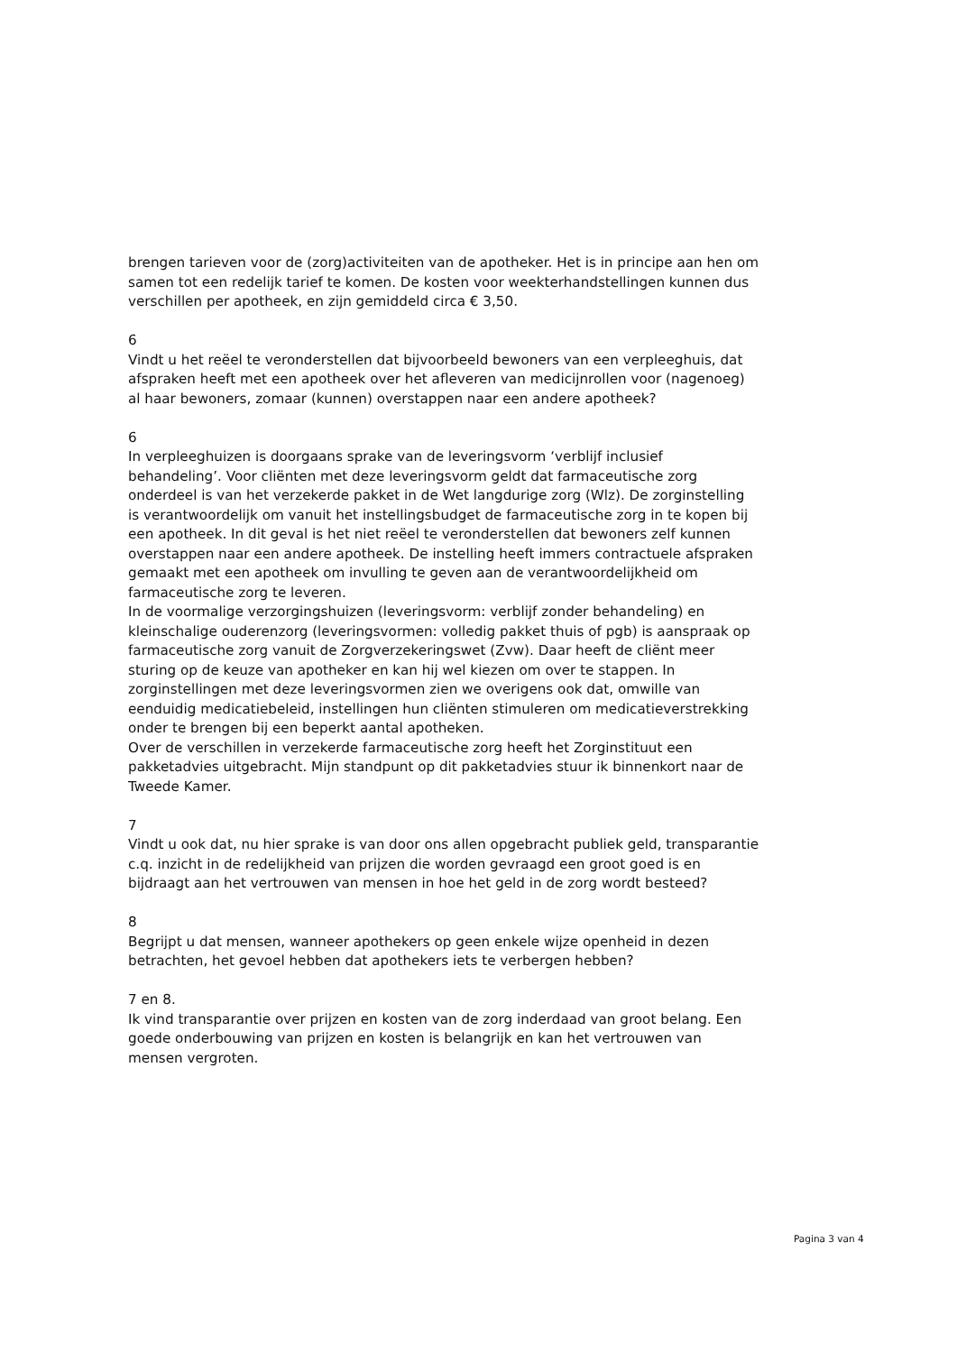brengen tarieven voor de (zorg)activiteiten van de apotheker. Het is in principe aan hen om samen tot een redelijk tarief te komen. De kosten voor weekterhandstellingen kunnen dus verschillen per apotheek, en zijn gemiddeld circa € 3,50.
6
Vindt u het reëel te veronderstellen dat bijvoorbeeld bewoners van een verpleeghuis, dat afspraken heeft met een apotheek over het afleveren van medicijnrollen voor (nagenoeg) al haar bewoners, zomaar (kunnen) overstappen naar een andere apotheek?
6
In verpleeghuizen is doorgaans sprake van de leveringsvorm ‘verblijf inclusief behandeling’. Voor cliënten met deze leveringsvorm geldt dat farmaceutische zorg onderdeel is van het verzekerde pakket in de Wet langdurige zorg (Wlz). De zorginstelling is verantwoordelijk om vanuit het instellingsbudget de farmaceutische zorg in te kopen bij een apotheek. In dit geval is het niet reëel te veronderstellen dat bewoners zelf kunnen overstappen naar een andere apotheek. De instelling heeft immers contractuele afspraken gemaakt met een apotheek om invulling te geven aan de verantwoordelijkheid om farmaceutische zorg te leveren.
In de voormalige verzorgingshuizen (leveringsvorm: verblijf zonder behandeling) en kleinschalige ouderenzorg (leveringsvormen: volledig pakket thuis of pgb) is aanspraak op farmaceutische zorg vanuit de Zorgverzekeringswet (Zvw). Daar heeft de cliënt meer sturing op de keuze van apotheker en kan hij wel kiezen om over te stappen. In zorginstellingen met deze leveringsvormen zien we overigens ook dat, omwille van eenduidig medicatiebeleid, instellingen hun cliënten stimuleren om medicatieverstrekking onder te brengen bij een beperkt aantal apotheken.
Over de verschillen in verzekerde farmaceutische zorg heeft het Zorginstituut een pakketadvies uitgebracht. Mijn standpunt op dit pakketadvies stuur ik binnenkort naar de Tweede Kamer.
7
Vindt u ook dat, nu hier sprake is van door ons allen opgebracht publiek geld, transparantie c.q. inzicht in de redelijkheid van prijzen die worden gevraagd een groot goed is en bijdraagt aan het vertrouwen van mensen in hoe het geld in de zorg wordt besteed?
8
Begrijpt u dat mensen, wanneer apothekers op geen enkele wijze openheid in dezen betrachten, het gevoel hebben dat apothekers iets te verbergen hebben?
7 en 8.
Ik vind transparantie over prijzen en kosten van de zorg inderdaad van groot belang. Een goede onderbouwing van prijzen en kosten is belangrijk en kan het vertrouwen van mensen vergroten.
Pagina 3 van 4